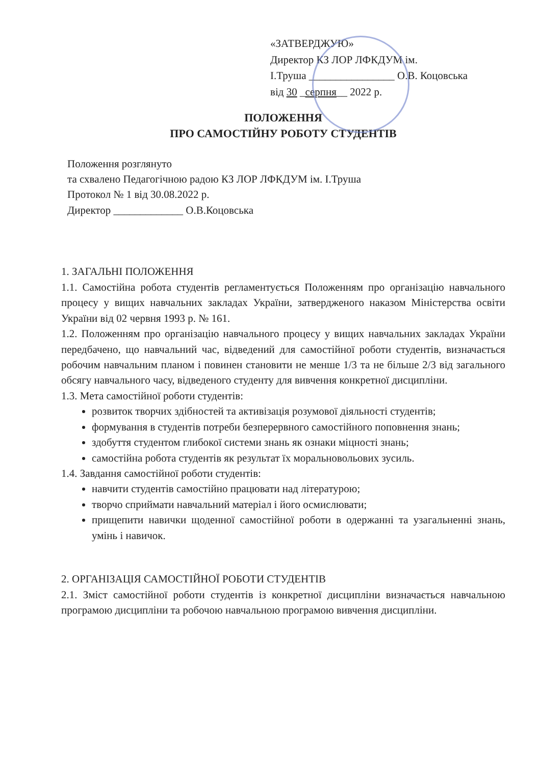«ЗАТВЕРДЖУЮ»
Директор КЗ ЛОР ЛФКДУМ ім.
І.Труша ________________ О.В. Коцовська
від 30 _серпня__ 2022 р.
ПОЛОЖЕННЯ
ПРО САМОСТІЙНУ РОБОТУ СТУДЕНТІВ
Положення розглянуто
та схвалено Педагогічною радою КЗ ЛОР ЛФКДУМ ім. І.Труша
Протокол № 1 від 30.08.2022 р.
Директор _____________ О.В.Коцовська
1. ЗАГАЛЬНІ ПОЛОЖЕННЯ
1.1. Самостійна робота студентів регламентується Положенням про організацію навчального процесу у вищих навчальних закладах України, затвердженого наказом Міністерства освіти України від 02 червня 1993 р. № 161.
1.2. Положенням про організацію навчального процесу у вищих навчальних закладах України передбачено, що навчальний час, відведений для самостійної роботи студентів, визначається робочим навчальним планом і повинен становити не менше 1/3 та не більше 2/3 від загального обсягу навчального часу, відведеного студенту для вивчення конкретної дисципліни.
1.3. Мета самостійної роботи студентів:
розвиток творчих здібностей та активізація розумової діяльності студентів;
формування в студентів потреби безперервного самостійного поповнення знань;
здобуття студентом глибокої системи знань як ознаки міцності знань;
самостійна робота студентів як результат їх моральновольових зусиль.
1.4. Завдання самостійної роботи студентів:
навчити студентів самостійно працювати над літературою;
творчо сприймати навчальний матеріал і його осмислювати;
прищепити навички щоденної самостійної роботи в одержанні та узагальненні знань, умінь і навичок.
2. ОРГАНІЗАЦІЯ САМОСТІЙНОЇ РОБОТИ СТУДЕНТІВ
2.1. Зміст самостійної роботи студентів із конкретної дисципліни визначається навчальною програмою дисципліни та робочою навчальною програмою вивчення дисципліни.